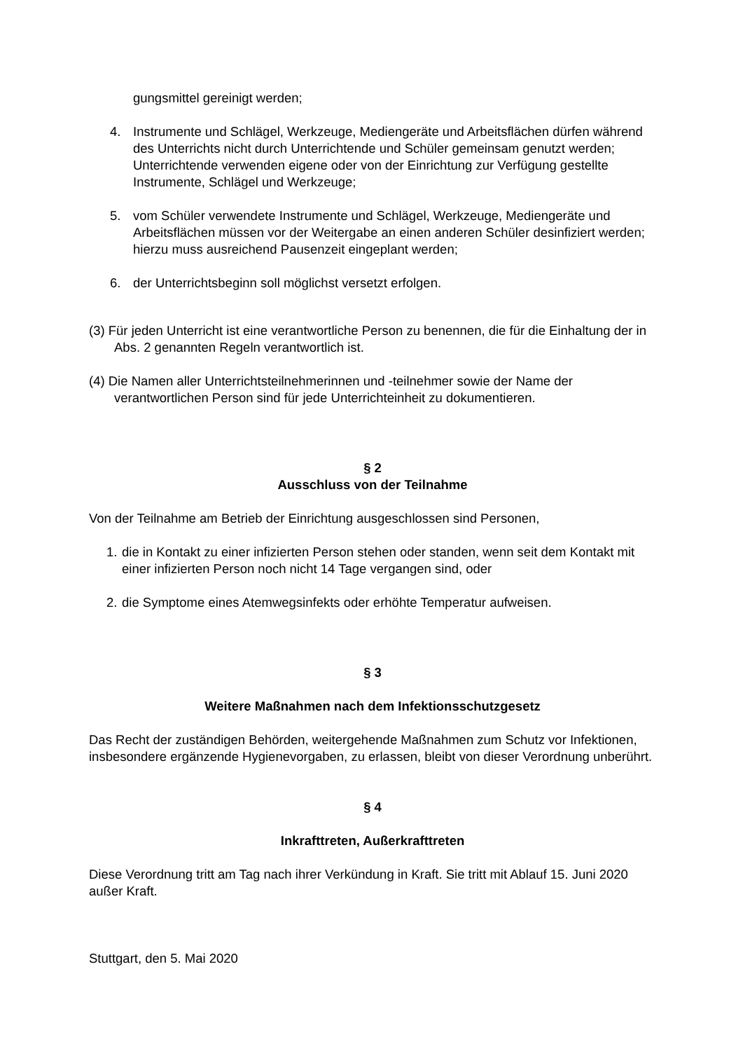gungsmittel gereinigt werden;
4. Instrumente und Schlägel, Werkzeuge, Mediengeräte und Arbeitsflächen dürfen während des Unterrichts nicht durch Unterrichtende und Schüler gemeinsam genutzt werden; Unterrichtende verwenden eigene oder von der Einrichtung zur Verfügung gestellte Instrumente, Schlägel und Werkzeuge;
5. vom Schüler verwendete Instrumente und Schlägel, Werkzeuge, Mediengeräte und Arbeitsflächen müssen vor der Weitergabe an einen anderen Schüler desinfiziert werden; hierzu muss ausreichend Pausenzeit eingeplant werden;
6. der Unterrichtsbeginn soll möglichst versetzt erfolgen.
(3) Für jeden Unterricht ist eine verantwortliche Person zu benennen, die für die Einhaltung der in Abs. 2 genannten Regeln verantwortlich ist.
(4) Die Namen aller Unterrichtsteilnehmerinnen und -teilnehmer sowie der Name der verantwortlichen Person sind für jede Unterrichteinheit zu dokumentieren.
§ 2
Ausschluss von der Teilnahme
Von der Teilnahme am Betrieb der Einrichtung ausgeschlossen sind Personen,
1. die in Kontakt zu einer infizierten Person stehen oder standen, wenn seit dem Kontakt mit einer infizierten Person noch nicht 14 Tage vergangen sind, oder
2. die Symptome eines Atemwegsinfekts oder erhöhte Temperatur aufweisen.
§ 3
Weitere Maßnahmen nach dem Infektionsschutzgesetz
Das Recht der zuständigen Behörden, weitergehende Maßnahmen zum Schutz vor Infektionen, insbesondere ergänzende Hygienevorgaben, zu erlassen, bleibt von dieser Verordnung unberührt.
§ 4
Inkrafttreten, Außerkrafttreten
Diese Verordnung tritt am Tag nach ihrer Verkündung in Kraft. Sie tritt mit Ablauf 15. Juni 2020 außer Kraft.
Stuttgart, den 5. Mai 2020